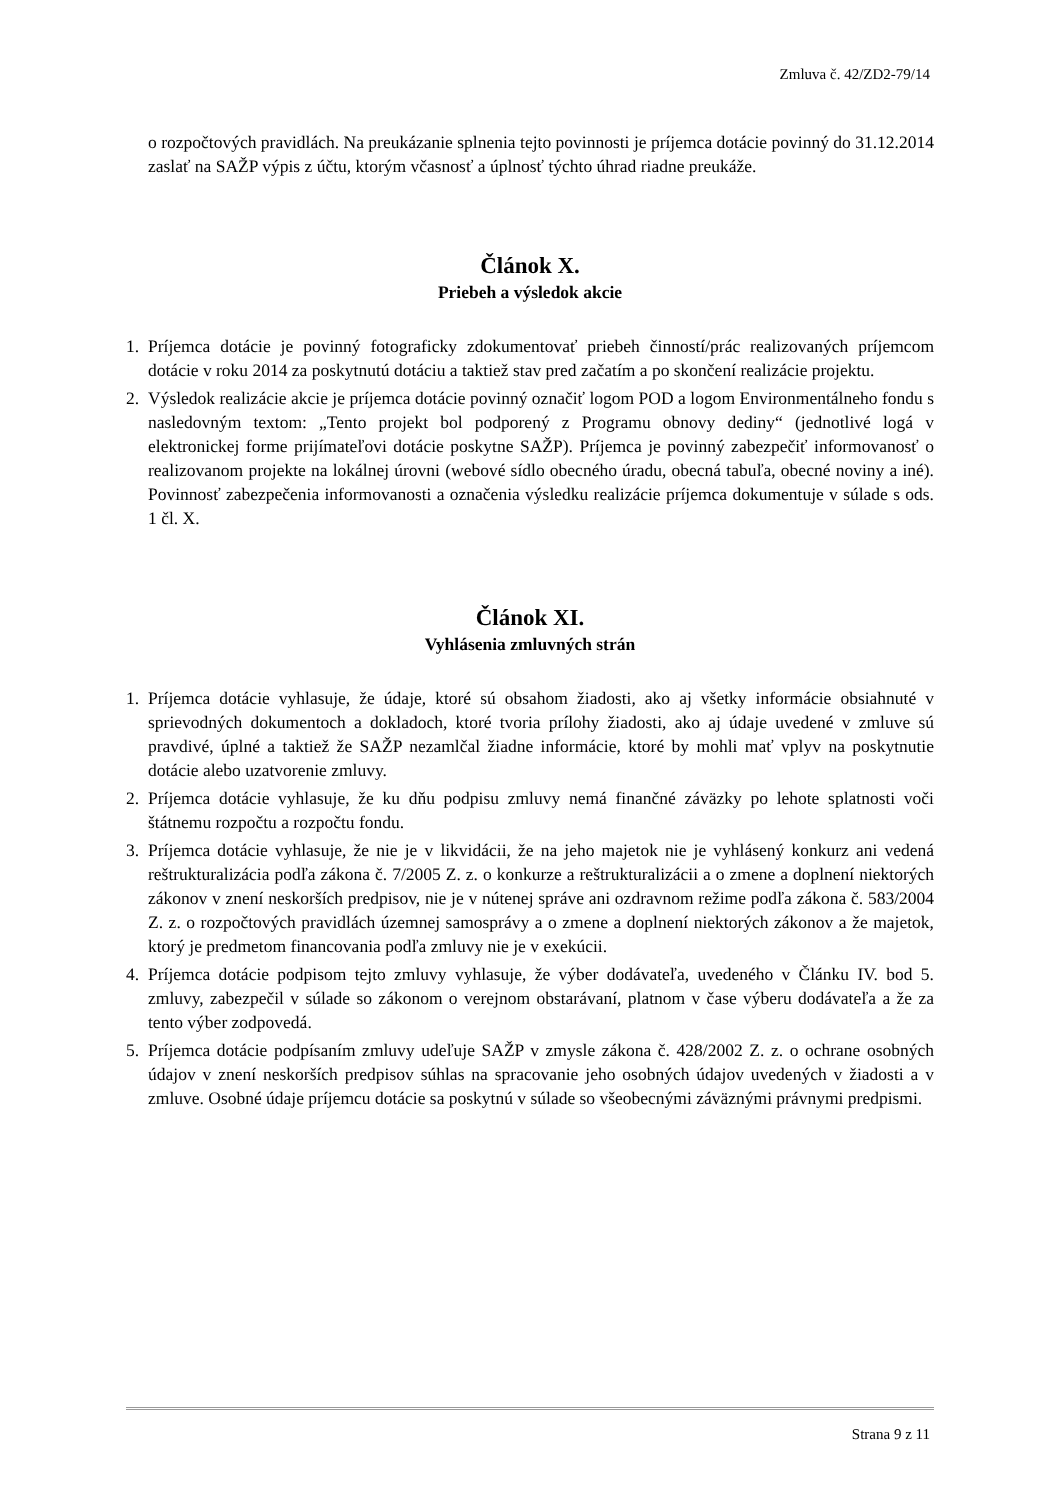Zmluva č. 42/ZD2-79/14
o rozpočtových pravidlách. Na preukázanie splnenia tejto povinnosti je príjemca dotácie povinný do 31.12.2014 zaslať na SAŽP výpis z účtu, ktorým včasnosť a úplnosť týchto úhrad riadne preukáže.
Článok X.
Priebeh a výsledok akcie
1. Príjemca dotácie je povinný fotograficky zdokumentovať priebeh činností/prác realizovaných príjemcom dotácie v roku 2014 za poskytnutú dotáciu a taktiež stav pred začatím a po skončení realizácie projektu.
2. Výsledok realizácie akcie je príjemca dotácie povinný označiť logom POD a logom Environmentálneho fondu s nasledovným textom: „Tento projekt bol podporený z Programu obnovy dediny“ (jednotlivé logá v elektronickej forme prijímateľovi dotácie poskytne SAŽP). Príjemca je povinný zabezpečiť informovanosť o realizovanom projekte na lokálnej úrovni (webové sídlo obecného úradu, obecná tabuľa, obecné noviny a iné). Povinnosť zabezpečenia informovanosti a označenia výsledku realizácie príjemca dokumentuje v súlade s ods. 1 čl. X.
Článok XI.
Vyhlásenia zmluvných strán
1. Príjemca dotácie vyhlasuje, že údaje, ktoré sú obsahom žiadosti, ako aj všetky informácie obsiahnuté v sprievodných dokumentoch a dokladoch, ktoré tvoria prílohy žiadosti, ako aj údaje uvedené v zmluve sú pravdivé, úplné a taktiež že SAŽP nezamlčal žiadne informácie, ktoré by mohli mať vplyv na poskytnutie dotácie alebo uzatvorenie zmluvy.
2. Príjemca dotácie vyhlasuje, že ku dňu podpisu zmluvy nemá finančné záväzky po lehote splatnosti voči štátnemu rozpočtu a rozpočtu fondu.
3. Príjemca dotácie vyhlasuje, že nie je v likvidácii, že na jeho majetok nie je vyhlásený konkurz ani vedená reštrukturalizácia podľa zákona č. 7/2005 Z. z. o konkurze a reštrukturalizácii a o zmene a doplnení niektorých zákonov v znení neskorších predpisov, nie je v nútenej správe ani ozdravnom režime podľa zákona č. 583/2004 Z. z. o rozpočtových pravidlách územnej samosprávy a o zmene a doplnení niektorých zákonov a že majetok, ktorý je predmetom financovania podľa zmluvy nie je v exekúcii.
4. Príjemca dotácie podpisom tejto zmluvy vyhlasuje, že výber dodávateľa, uvedeného v Článku IV. bod 5. zmluvy, zabezpečil v súlade so zákonom o verejnom obstarávaní, platnom v čase výberu dodávateľa a že za tento výber zodpovedá.
5. Príjemca dotácie podpísaním zmluvy udeľuje SAŽP v zmysle zákona č. 428/2002 Z. z. o ochrane osobných údajov v znení neskorších predpisov súhlas na spracovanie jeho osobných údajov uvedených v žiadosti a v zmluve. Osobné údaje príjemcu dotácie sa poskytnú v súlade so všeobecnými záväznými právnymi predpismi.
Strana 9 z 11